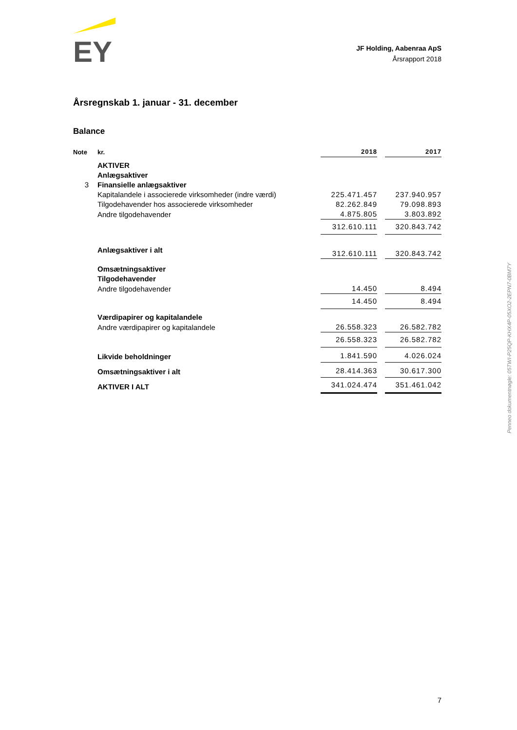EY
JF Holding, Aabenraa ApS
Årsrapport 2018
Årsregnskab 1. januar - 31. december
Balance
| Note | kr. | 2018 | | 2017 |
| --- | --- | --- | --- | --- |
| | AKTIVER | | | |
| | Anlægsaktiver | | | |
| 3 | Finansielle anlægsaktiver | | | |
| | Kapitalandele i associerede virksomheder (indre værdi) | 225.471.457 | | 237.940.957 |
| | Tilgodehavender hos associerede virksomheder | 82.262.849 | | 79.098.893 |
| | Andre tilgodehavender | 4.875.805 | | 3.803.892 |
| | | 312.610.111 | | 320.843.742 |
| | Anlægsaktiver i alt | 312.610.111 | | 320.843.742 |
| | Omsætningsaktiver | | | |
| | Tilgodehavender | | | |
| | Andre tilgodehavender | 14.450 | | 8.494 |
| | | 14.450 | | 8.494 |
| | Værdipapirer og kapitalandele | | | |
| | Andre værdipapirer og kapitalandele | 26.558.323 | | 26.582.782 |
| | | 26.558.323 | | 26.582.782 |
| | Likvide beholdninger | 1.841.590 | | 4.026.024 |
| | Omsætningsaktiver i alt | 28.414.363 | | 30.617.300 |
| | AKTIVER I ALT | 341.024.474 | | 351.461.042 |
Penneo dokumentnøgle: 05TWI-P25QP-KHX4P-05XO2-2EPN7-0BM7Y
7